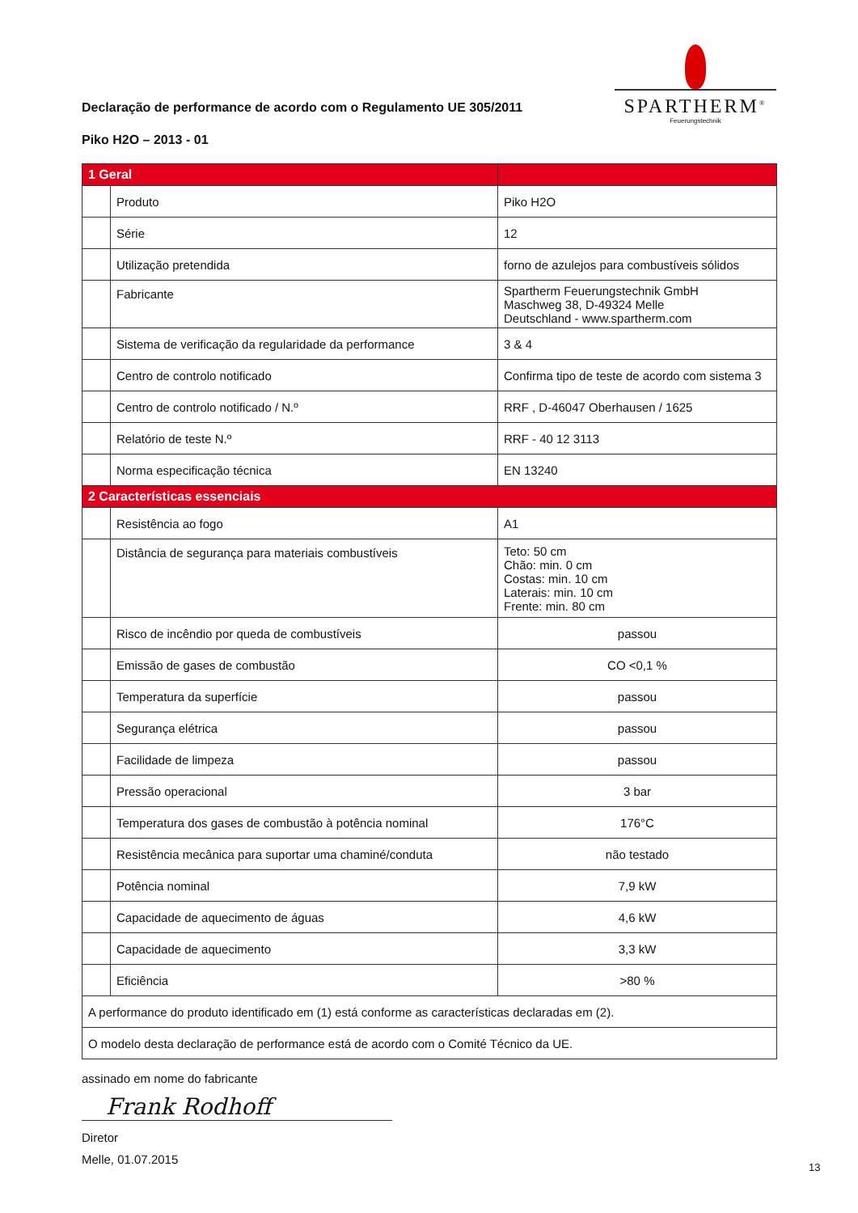SPARTHERM<sup>®</sup>
Feuerungstechnik
Declaração de performance de acordo com o Regulamento UE 305/2011
Piko H2O – 2013 - 01
| 1 Geral | | |
| | Produto | Piko H2O |
| | Série | 12 |
| | Utilização pretendida | forno de azulejos para combustíveis sólidos |
| | Fabricante | Spartherm Feuerungstechnik GmbH Maschweg 38, D-49324 Melle Deutschland - www.spartherm.com |
| | Sistema de verificação da regularidade da performance | 3 & 4 |
| | Centro de controlo notificado | Confirma tipo de teste de acordo com sistema 3 |
| | Centro de controlo notificado / N.º | RRF , D-46047 Oberhausen / 1625 |
| | Relatório de teste N.º | RRF - 40 12 3113 |
| | Norma especificação técnica | EN 13240 |
| 2 Características essenciais | | |
| | Resistência ao fogo | A1 |
| | Distância de segurança para materiais combustíveis | Teto: 50 cm Chão: min. 0 cm Costas: min. 10 cm Laterais: min. 10 cm Frente: min. 80 cm |
| | Risco de incêndio por queda de combustíveis | passou |
| | Emissão de gases de combustão | CO <0,1 % |
| | Temperatura da superfície | passou |
| | Segurança elétrica | passou |
| | Facilidade de limpeza | passou |
| | Pressão operacional | 3 bar |
| | Temperatura dos gases de combustão à potência nominal | 176°C |
| | Resistência mecânica para suportar uma chaminé/conduta | não testado |
| | Potência nominal | 7,9 kW |
| | Capacidade de aquecimento de águas | 4,6 kW |
| | Capacidade de aquecimento | 3,3 kW |
| | Eficiência | >80 % |
| A performance do produto identificado em (1) está conforme as características declaradas em (2). | | |
| O modelo desta declaração de performance está de acordo com o Comité Técnico da UE. | | |
assinado em nome do fabricante
Frank Rodhoff
Diretor
Melle, 01.07.2015
13